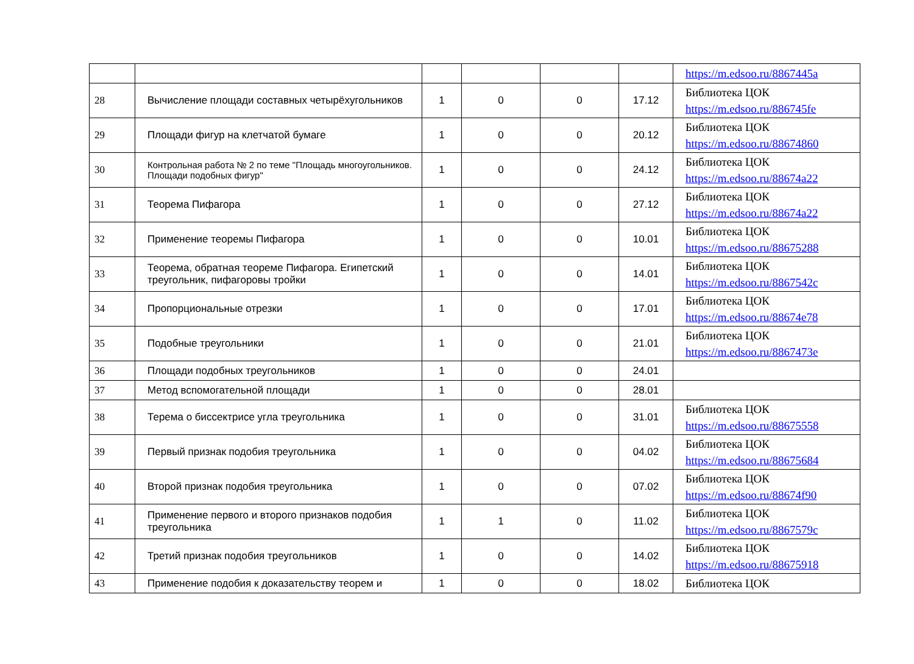| | | | | | | https://m.edsoo.ru/8867445a |
| 28 | Вычисление площади составных четырёхугольников | 1 | 0 | 0 | 17.12 | Библиотека ЦОК https://m.edsoo.ru/886745fe |
| 29 | Площади фигур на клетчатой бумаге | 1 | 0 | 0 | 20.12 | Библиотека ЦОК https://m.edsoo.ru/88674860 |
| 30 | Контрольная работа № 2 по теме "Площадь многоугольников. Площади подобных фигур" | 1 | 0 | 0 | 24.12 | Библиотека ЦОК https://m.edsoo.ru/88674a22 |
| 31 | Теорема Пифагора | 1 | 0 | 0 | 27.12 | Библиотека ЦОК https://m.edsoo.ru/88674a22 |
| 32 | Применение теоремы Пифагора | 1 | 0 | 0 | 10.01 | Библиотека ЦОК https://m.edsoo.ru/88675288 |
| 33 | Теорема, обратная теореме Пифагора. Египетский треугольник, пифагоровы тройки | 1 | 0 | 0 | 14.01 | Библиотека ЦОК https://m.edsoo.ru/8867542c |
| 34 | Пропорциональные отрезки | 1 | 0 | 0 | 17.01 | Библиотека ЦОК https://m.edsoo.ru/88674e78 |
| 35 | Подобные треугольники | 1 | 0 | 0 | 21.01 | Библиотека ЦОК https://m.edsoo.ru/8867473e |
| 36 | Площади подобных треугольников | 1 | 0 | 0 | 24.01 | |
| 37 | Метод вспомогательной площади | 1 | 0 | 0 | 28.01 | |
| 38 | Терема о биссектрисе угла треугольника | 1 | 0 | 0 | 31.01 | Библиотека ЦОК https://m.edsoo.ru/88675558 |
| 39 | Первый признак подобия треугольника | 1 | 0 | 0 | 04.02 | Библиотека ЦОК https://m.edsoo.ru/88675684 |
| 40 | Второй признак подобия треугольника | 1 | 0 | 0 | 07.02 | Библиотека ЦОК https://m.edsoo.ru/88674f90 |
| 41 | Применение первого и второго признаков подобия треугольника | 1 | 1 | 0 | 11.02 | Библиотека ЦОК https://m.edsoo.ru/8867579c |
| 42 | Третий признак подобия треугольников | 1 | 0 | 0 | 14.02 | Библиотека ЦОК https://m.edsoo.ru/88675918 |
| 43 | Применение подобия к доказательству теорем и | 1 | 0 | 0 | 18.02 | Библиотека ЦОК |